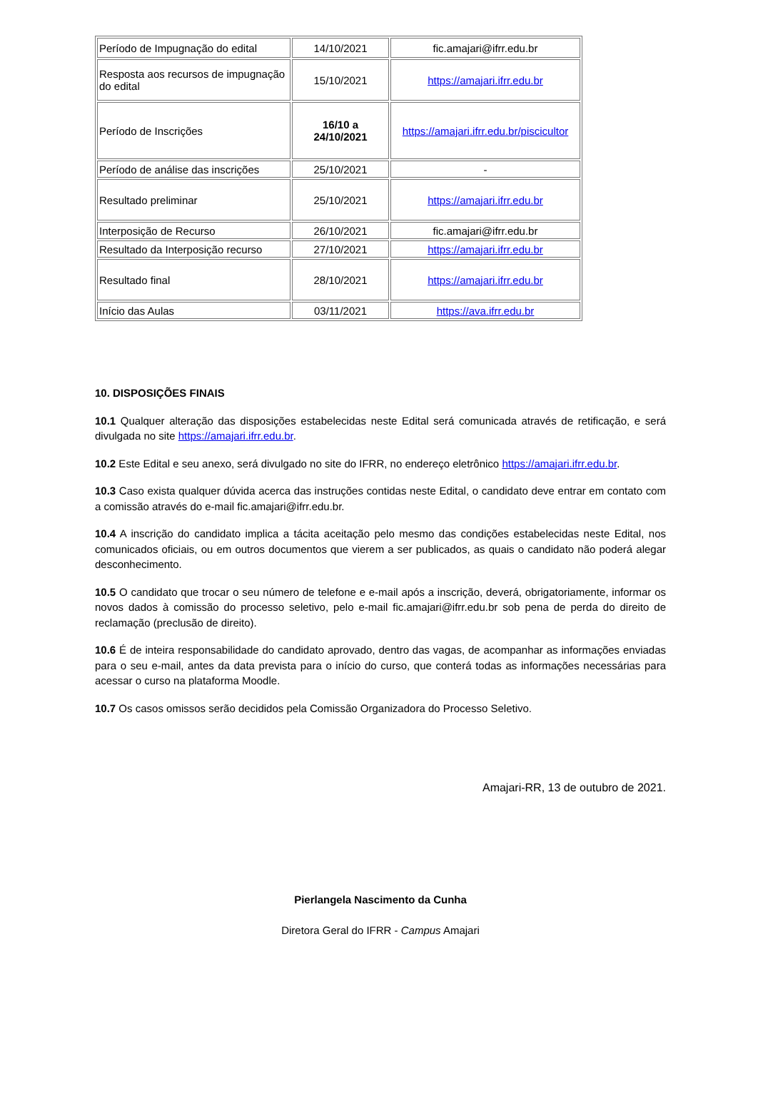| Período de Impugnação do edital | 14/10/2021 | fic.amajari@ifrr.edu.br |
| Resposta aos recursos de impugnação do edital | 15/10/2021 | https://amajari.ifrr.edu.br |
| Período de Inscrições | 16/10 a 24/10/2021 | https://amajari.ifrr.edu.br/piscicultor |
| Período de análise das inscrições | 25/10/2021 | - |
| Resultado preliminar | 25/10/2021 | https://amajari.ifrr.edu.br |
| Interposição de Recurso | 26/10/2021 | fic.amajari@ifrr.edu.br |
| Resultado da Interposição recurso | 27/10/2021 | https://amajari.ifrr.edu.br |
| Resultado final | 28/10/2021 | https://amajari.ifrr.edu.br |
| Início das Aulas | 03/11/2021 | https://ava.ifrr.edu.br |
10. DISPOSIÇÕES FINAIS
10.1 Qualquer alteração das disposições estabelecidas neste Edital será comunicada através de retificação, e será divulgada no site https://amajari.ifrr.edu.br.
10.2 Este Edital e seu anexo, será divulgado no site do IFRR, no endereço eletrônico https://amajari.ifrr.edu.br.
10.3 Caso exista qualquer dúvida acerca das instruções contidas neste Edital, o candidato deve entrar em contato com a comissão através do e-mail fic.amajari@ifrr.edu.br.
10.4 A inscrição do candidato implica a tácita aceitação pelo mesmo das condições estabelecidas neste Edital, nos comunicados oficiais, ou em outros documentos que vierem a ser publicados, as quais o candidato não poderá alegar desconhecimento.
10.5 O candidato que trocar o seu número de telefone e e-mail após a inscrição, deverá, obrigatoriamente, informar os novos dados à comissão do processo seletivo, pelo e-mail fic.amajari@ifrr.edu.br sob pena de perda do direito de reclamação (preclusão de direito).
10.6 É de inteira responsabilidade do candidato aprovado, dentro das vagas, de acompanhar as informações enviadas para o seu e-mail, antes da data prevista para o início do curso, que conterá todas as informações necessárias para acessar o curso na plataforma Moodle.
10.7 Os casos omissos serão decididos pela Comissão Organizadora do Processo Seletivo.
Amajari-RR, 13 de outubro de 2021.
Pierlangela Nascimento da Cunha
Diretora Geral do IFRR - Campus Amajari